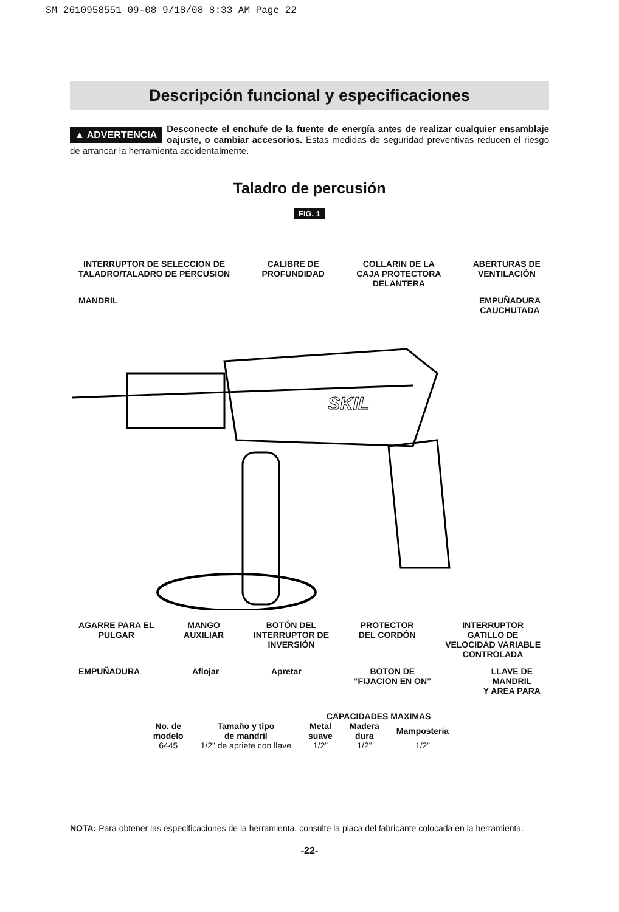SM 2610958551 09-08 9/18/08 8:33 AM Page 22
Descripción funcional y especificaciones
▲ ADVERTENCIA Desconecte el enchufe de la fuente de energía antes de realizar cualquier ensamblaje oajuste, o cambiar accesorios. Estas medidas de seguridad preventivas reducen el riesgo de arrancar la herramienta accidentalmente.
Taladro de percusión
FIG. 1
INTERRUPTOR DE SELECCION DE
TALADRO/TALADRO DE PERCUSION CALIBRE DE
PROFUNDIDAD COLLARIN DE LA
CAJA PROTECTORA
DELANTERA ABERTURAS DE
VENTILACIÓN MANDRIL EMPUÑADURA
CAUCHUTADA
SKIL
AGARRE PARA EL
PULGAR MANGO
AUXILIAR BOTÓN DEL
INTERRUPTOR DE
INVERSIÓN PROTECTOR
DEL CORDÓN INTERRUPTOR
GATILLO DE
VELOCIDAD VARIABLE
CONTROLADA EMPUÑADURA Aflojar Apretar BOTON DE
“FIJACION EN ON” LLAVE DE
MANDRIL
Y AREA PARA
| | | CAPACIDADES MAXIMAS | | | |
| --- | --- | --- | --- | --- | --- |
| No. de modelo | Tamaño y tipo de mandril | Metal suave | Madera dura | Mamposteria | |
| 6445 | 1/2” de apriete con llave | 1/2” | 1/2” | 1/2” | |
NOTA: Para obtener las especificaciones de la herramienta, consulte la placa del fabricante colocada en la herramienta.
-22-